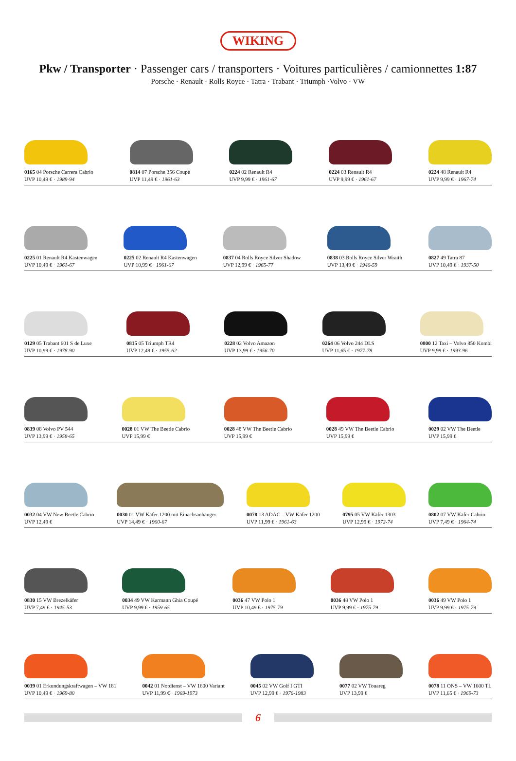WIKING
Pkw / Transporter · Passenger cars / transporters · Voitures particulières / camionnettes 1:87
Porsche · Renault · Rolls Royce · Tatra · Trabant · Triumph ·Volvo · VW
0165 04 Porsche Carrera Cabrio
UVP 10,49 € · 1989-94
0814 07 Porsche 356 Coupé
UVP 11,49 € · 1961-63
0224 02 Renault R4
UVP 9,99 € · 1961-67
0224 03 Renault R4
UVP 9,99 € · 1961-67
0224 48 Renault R4
UVP 9,99 € · 1967-74
0225 01 Renault R4 Kastenwagen
UVP 10,49 € · 1961-67
0225 02 Renault R4 Kastenwagen
UVP 10,99 € · 1961-67
0837 04 Rolls Royce Silver Shadow
UVP 12,99 € · 1965-77
0838 03 Rolls Royce Silver Wraith
UVP 13,49 € · 1946-59
0827 49 Tatra 87
UVP 10,49 € · 1937-50
0129 05 Trabant 601 S de Luxe
UVP 10,99 € · 1978-90
0815 05 Triumph TR4
UVP 12,49 € · 1955-62
0228 02 Volvo Amazon
UVP 13,99 € · 1956-70
0264 06 Volvo 244 DLS
UVP 11,65 € · 1977-78
0800 12 Taxi – Volvo 850 Kombi
UVP 9,99 € · 1993-96
0839 08 Volvo PV 544
UVP 13,99 € · 1958-65
0028 01 VW The Beetle Cabrio
UVP 15,99 €
0028 48 VW The Beetle Cabrio
UVP 15,99 €
0028 49 VW The Beetle Cabrio
UVP 15,99 €
0029 02 VW The Beetle
UVP 15,99 €
0032 04 VW New Beetle Cabrio
UVP 12,49 €
0030 01 VW Käfer 1200 mit Einachsanhänger
UVP 14,49 € · 1960-67
0078 13 ADAC – VW Käfer 1200
UVP 11,99 € · 1961-63
0795 05 VW Käfer 1303
UVP 12,99 € · 1972-74
0802 07 VW Käfer Cabrio
UVP 7,49 € · 1964-74
0830 15 VW Brezelkäfer
UVP 7,49 € · 1945-53
0034 49 VW Karmann Ghia Coupé
UVP 9,99 € · 1959-65
0036 47 VW Polo 1
UVP 10,49 € · 1975-79
0036 48 VW Polo 1
UVP 9,99 € · 1975-79
0036 49 VW Polo 1
UVP 9,99 € · 1975-79
0039 01 Erkundungskraftwagen – VW 181
UVP 10,49 € · 1969-80
0042 01 Notdienst – VW 1600 Variant
UVP 11,99 € · 1969-1973
0045 02 VW Golf I GTI
UVP 12,99 € · 1976-1983
0077 02 VW Touareg
UVP 13,99 €
0078 11 ONS – VW 1600 TL
UVP 11,65 € · 1969-73
6